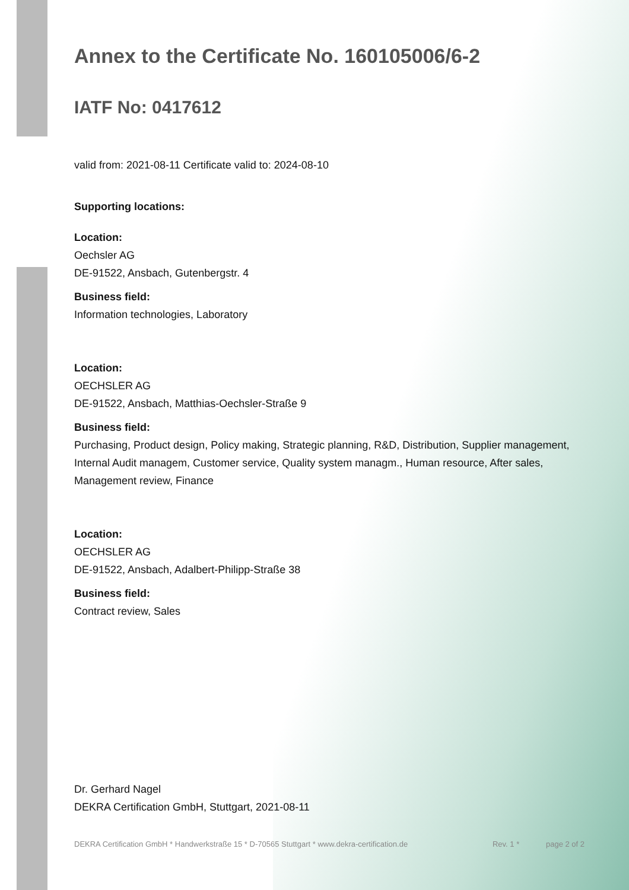Annex to the Certificate No. 160105006/6-2
IATF No: 0417612
valid from: 2021-08-11 Certificate valid to: 2024-08-10
Supporting locations:
Location:
Oechsler AG
DE-91522, Ansbach, Gutenbergstr. 4
Business field:
Information technologies, Laboratory
Location:
OECHSLER AG
DE-91522, Ansbach, Matthias-Oechsler-Straße 9
Business field:
Purchasing, Product design, Policy making, Strategic planning, R&D, Distribution, Supplier management, Internal Audit managem, Customer service, Quality system managm., Human resource, After sales, Management review, Finance
Location:
OECHSLER AG
DE-91522, Ansbach, Adalbert-Philipp-Straße 38
Business field:
Contract review, Sales
Dr. Gerhard Nagel
DEKRA Certification GmbH, Stuttgart, 2021-08-11
DEKRA Certification GmbH * Handwerkstraße 15 * D-70565 Stuttgart * www.dekra-certification.de Rev. 1 * page 2 of 2